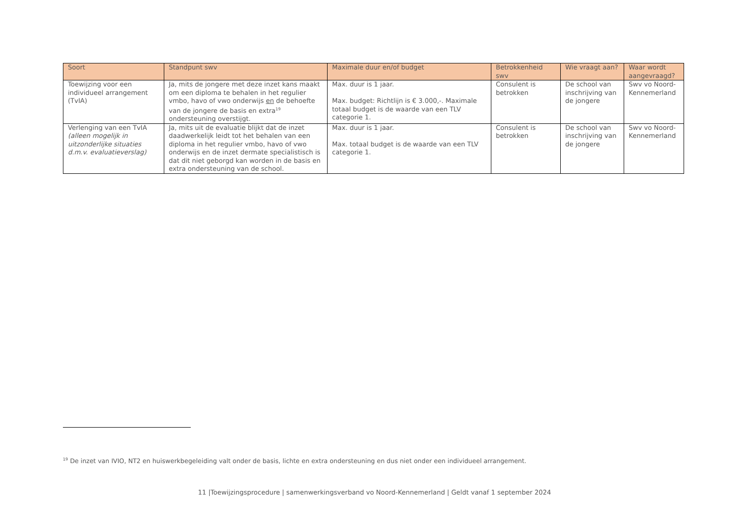| Soort | Standpunt swv | Maximale duur en/of budget | Betrokkenheid swv | Wie vraagt aan? | Waar wordt aangevraagd? |
| --- | --- | --- | --- | --- | --- |
| Toewijzing voor een individueel arrangement (TvIA) | Ja, mits de jongere met deze inzet kans maakt om een diploma te behalen in het regulier vmbo, havo of vwo onderwijs en de behoefte van de jongere de basis en extra<sup>19</sup> ondersteuning overstijgt. | Max. duur is 1 jaar. Max. budget: Richtlijn is € 3.000,-. Maximale totaal budget is de waarde van een TLV categorie 1. | Consulent is betrokken | De school van inschrijving van de jongere | Swv vo Noord-Kennemerland |
| Verlenging van een TvIA (alleen mogelijk in uitzonderlijke situaties d.m.v. evaluatieverslag) | Ja, mits uit de evaluatie blijkt dat de inzet daadwerkelijk leidt tot het behalen van een diploma in het regulier vmbo, havo of vwo onderwijs en de inzet dermate specialistisch is dat dit niet geborgd kan worden in de basis en extra ondersteuning van de school. | Max. duur is 1 jaar. Max. totaal budget is de waarde van een TLV categorie 1. | Consulent is betrokken | De school van inschrijving van de jongere | Swv vo Noord-Kennemerland |
<sup>19</sup> De inzet van IVIO, NT2 en huiswerkbegeleiding valt onder de basis, lichte en extra ondersteuning en dus niet onder een individueel arrangement.
11 |Toewijzingsprocedure | samenwerkingsverband vo Noord-Kennemerland | Geldt vanaf 1 september 2024